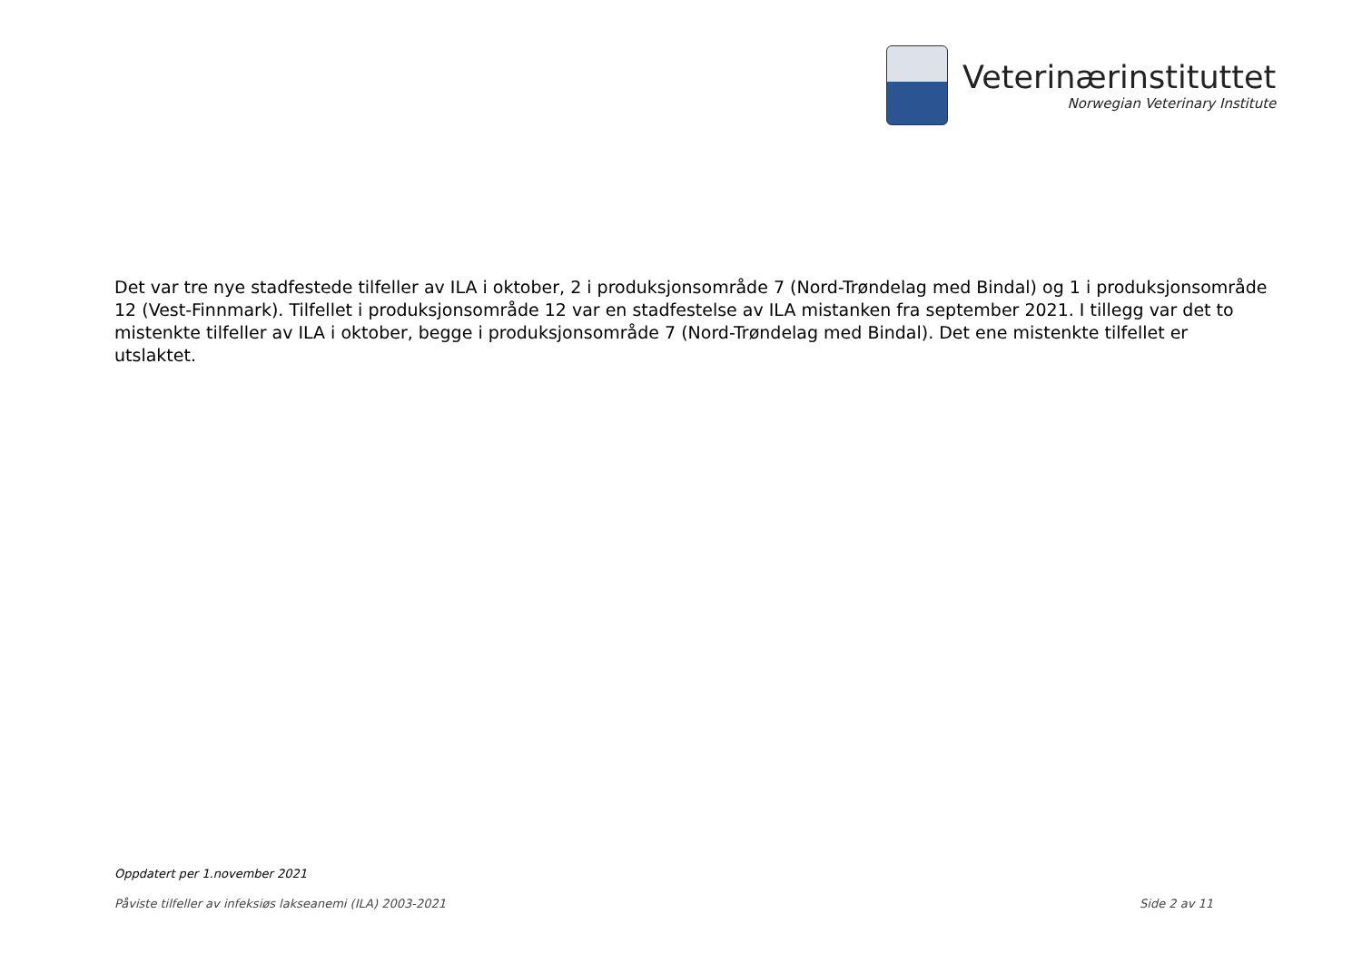Veterinærinstituttet
Norwegian Veterinary Institute
Det var tre nye stadfestede tilfeller av ILA i oktober, 2 i produksjonsområde 7 (Nord-Trøndelag med Bindal) og 1 i produksjonsområde 12 (Vest-Finnmark). Tilfellet i produksjonsområde 12 var en stadfestelse av ILA mistanken fra september 2021. I tillegg var det to mistenkte tilfeller av ILA i oktober, begge i produksjonsområde 7 (Nord-Trøndelag med Bindal). Det ene mistenkte tilfellet er utslaktet.
Oppdatert per 1.november 2021
Påviste tilfeller av infeksiøs lakseanemi (ILA) 2003-2021 Side 2 av 11